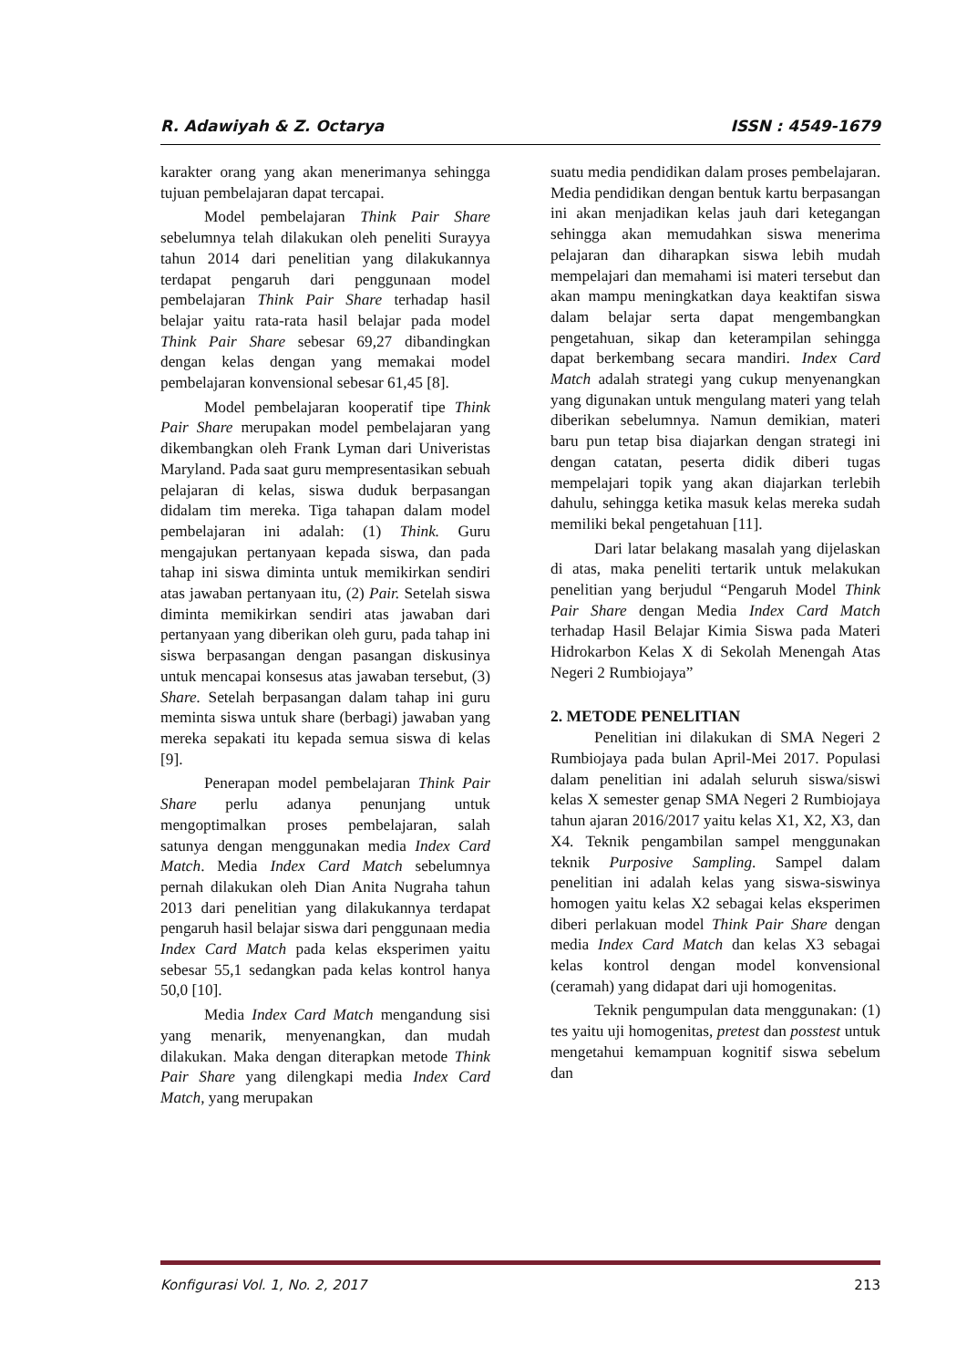R. Adawiyah & Z. Octarya ISSN : 4549-1679
karakter orang yang akan menerimanya sehingga tujuan pembelajaran dapat tercapai.
Model pembelajaran Think Pair Share sebelumnya telah dilakukan oleh peneliti Surayya tahun 2014 dari penelitian yang dilakukannya terdapat pengaruh dari penggunaan model pembelajaran Think Pair Share terhadap hasil belajar yaitu rata-rata hasil belajar pada model Think Pair Share sebesar 69,27 dibandingkan dengan kelas dengan yang memakai model pembelajaran konvensional sebesar 61,45 [8].
Model pembelajaran kooperatif tipe Think Pair Share merupakan model pembelajaran yang dikembangkan oleh Frank Lyman dari Univeristas Maryland. Pada saat guru mempresentasikan sebuah pelajaran di kelas, siswa duduk berpasangan didalam tim mereka. Tiga tahapan dalam model pembelajaran ini adalah: (1) Think. Guru mengajukan pertanyaan kepada siswa, dan pada tahap ini siswa diminta untuk memikirkan sendiri atas jawaban pertanyaan itu, (2) Pair. Setelah siswa diminta memikirkan sendiri atas jawaban dari pertanyaan yang diberikan oleh guru, pada tahap ini siswa berpasangan dengan pasangan diskusinya untuk mencapai konsesus atas jawaban tersebut, (3) Share. Setelah berpasangan dalam tahap ini guru meminta siswa untuk share (berbagi) jawaban yang mereka sepakati itu kepada semua siswa di kelas [9].
Penerapan model pembelajaran Think Pair Share perlu adanya penunjang untuk mengoptimalkan proses pembelajaran, salah satunya dengan menggunakan media Index Card Match. Media Index Card Match sebelumnya pernah dilakukan oleh Dian Anita Nugraha tahun 2013 dari penelitian yang dilakukannya terdapat pengaruh hasil belajar siswa dari penggunaan media Index Card Match pada kelas eksperimen yaitu sebesar 55,1 sedangkan pada kelas kontrol hanya 50,0 [10].
Media Index Card Match mengandung sisi yang menarik, menyenangkan, dan mudah dilakukan. Maka dengan diterapkan metode Think Pair Share yang dilengkapi media Index Card Match, yang merupakan
suatu media pendidikan dalam proses pembelajaran. Media pendidikan dengan bentuk kartu berpasangan ini akan menjadikan kelas jauh dari ketegangan sehingga akan memudahkan siswa menerima pelajaran dan diharapkan siswa lebih mudah mempelajari dan memahami isi materi tersebut dan akan mampu meningkatkan daya keaktifan siswa dalam belajar serta dapat mengembangkan pengetahuan, sikap dan keterampilan sehingga dapat berkembang secara mandiri. Index Card Match adalah strategi yang cukup menyenangkan yang digunakan untuk mengulang materi yang telah diberikan sebelumnya. Namun demikian, materi baru pun tetap bisa diajarkan dengan strategi ini dengan catatan, peserta didik diberi tugas mempelajari topik yang akan diajarkan terlebih dahulu, sehingga ketika masuk kelas mereka sudah memiliki bekal pengetahuan [11].
Dari latar belakang masalah yang dijelaskan di atas, maka peneliti tertarik untuk melakukan penelitian yang berjudul “Pengaruh Model Think Pair Share dengan Media Index Card Match terhadap Hasil Belajar Kimia Siswa pada Materi Hidrokarbon Kelas X di Sekolah Menengah Atas Negeri 2 Rumbiojaya”
2. METODE PENELITIAN
Penelitian ini dilakukan di SMA Negeri 2 Rumbiojaya pada bulan April-Mei 2017. Populasi dalam penelitian ini adalah seluruh siswa/siswi kelas X semester genap SMA Negeri 2 Rumbiojaya tahun ajaran 2016/2017 yaitu kelas X1, X2, X3, dan X4. Teknik pengambilan sampel menggunakan teknik Purposive Sampling. Sampel dalam penelitian ini adalah kelas yang siswa-siswinya homogen yaitu kelas X2 sebagai kelas eksperimen diberi perlakuan model Think Pair Share dengan media Index Card Match dan kelas X3 sebagai kelas kontrol dengan model konvensional (ceramah) yang didapat dari uji homogenitas.
Teknik pengumpulan data menggunakan: (1) tes yaitu uji homogenitas, pretest dan posstest untuk mengetahui kemampuan kognitif siswa sebelum dan
Konfigurasi Vol. 1, No. 2, 2017 213